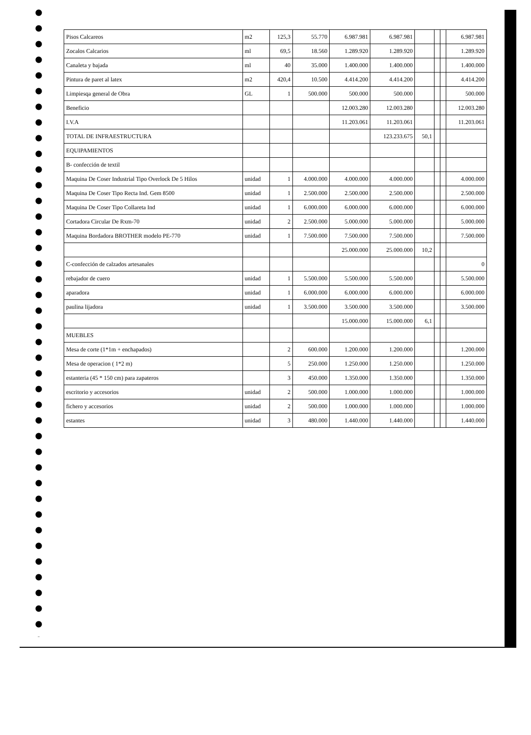| Pisos Calcareos | m2 | 125,3 | 55.770 | 6.987.981 | 6.987.981 | | | | 6.987.981 |
| Zocalos Calcarios | ml | 69,5 | 18.560 | 1.289.920 | 1.289.920 | | | | 1.289.920 |
| Canaleta y bajada | ml | 40 | 35.000 | 1.400.000 | 1.400.000 | | | | 1.400.000 |
| Pintura de paret al latex | m2 | 420,4 | 10.500 | 4.414.200 | 4.414.200 | | | | 4.414.200 |
| Limpiesqa general de Obra | GL | 1 | 500.000 | 500.000 | 500.000 | | | | 500.000 |
| Beneficio | | | | 12.003.280 | 12.003.280 | | | | 12.003.280 |
| I.V.A | | | | 11.203.061 | 11.203.061 | | | | 11.203.061 |
| TOTAL DE INFRAESTRUCTURA | | | | | 123.233.675 | 50,1 | | | |
| EQUIPAMIENTOS | | | | | | | | | |
| B- confección de textil | | | | | | | | | |
| Maquina De Coser Industrial Tipo Overlock De 5 Hilos | unidad | 1 | 4.000.000 | 4.000.000 | 4.000.000 | | | | 4.000.000 |
| Maquina De Coser Tipo Recta Ind. Gem 8500 | unidad | 1 | 2.500.000 | 2.500.000 | 2.500.000 | | | | 2.500.000 |
| Maquina De Coser Tipo Collareta Ind | unidad | 1 | 6.000.000 | 6.000.000 | 6.000.000 | | | | 6.000.000 |
| Cortadora Circular De Rxm-70 | unidad | 2 | 2.500.000 | 5.000.000 | 5.000.000 | | | | 5.000.000 |
| Maquina Bordadora BROTHER modelo PE-770 | unidad | 1 | 7.500.000 | 7.500.000 | 7.500.000 | | | | 7.500.000 |
| | | | | 25.000.000 | 25.000.000 | 10,2 | | | |
| C-confección de calzados artesanales | | | | | | | | | 0 |
| rebajador de cuero | unidad | 1 | 5.500.000 | 5.500.000 | 5.500.000 | | | | 5.500.000 |
| aparadora | unidad | 1 | 6.000.000 | 6.000.000 | 6.000.000 | | | | 6.000.000 |
| paulina lijadora | unidad | 1 | 3.500.000 | 3.500.000 | 3.500.000 | | | | 3.500.000 |
| | | | | 15.000.000 | 15.000.000 | 6,1 | | | |
| MUEBLES | | | | | | | | | |
| Mesa de corte (1*1m + enchapados) | | 2 | 600.000 | 1.200.000 | 1.200.000 | | | | 1.200.000 |
| Mesa de operacion ( 1*2 m) | | 5 | 250.000 | 1.250.000 | 1.250.000 | | | | 1.250.000 |
| estanteria (45 * 150 cm) para zapateros | | 3 | 450.000 | 1.350.000 | 1.350.000 | | | | 1.350.000 |
| escritorio y accesorios | unidad | 2 | 500.000 | 1.000.000 | 1.000.000 | | | | 1.000.000 |
| fichero y accesorios | unidad | 2 | 500.000 | 1.000.000 | 1.000.000 | | | | 1.000.000 |
| estantes | unidad | 3 | 480.000 | 1.440.000 | 1.440.000 | | | | 1.440.000 |